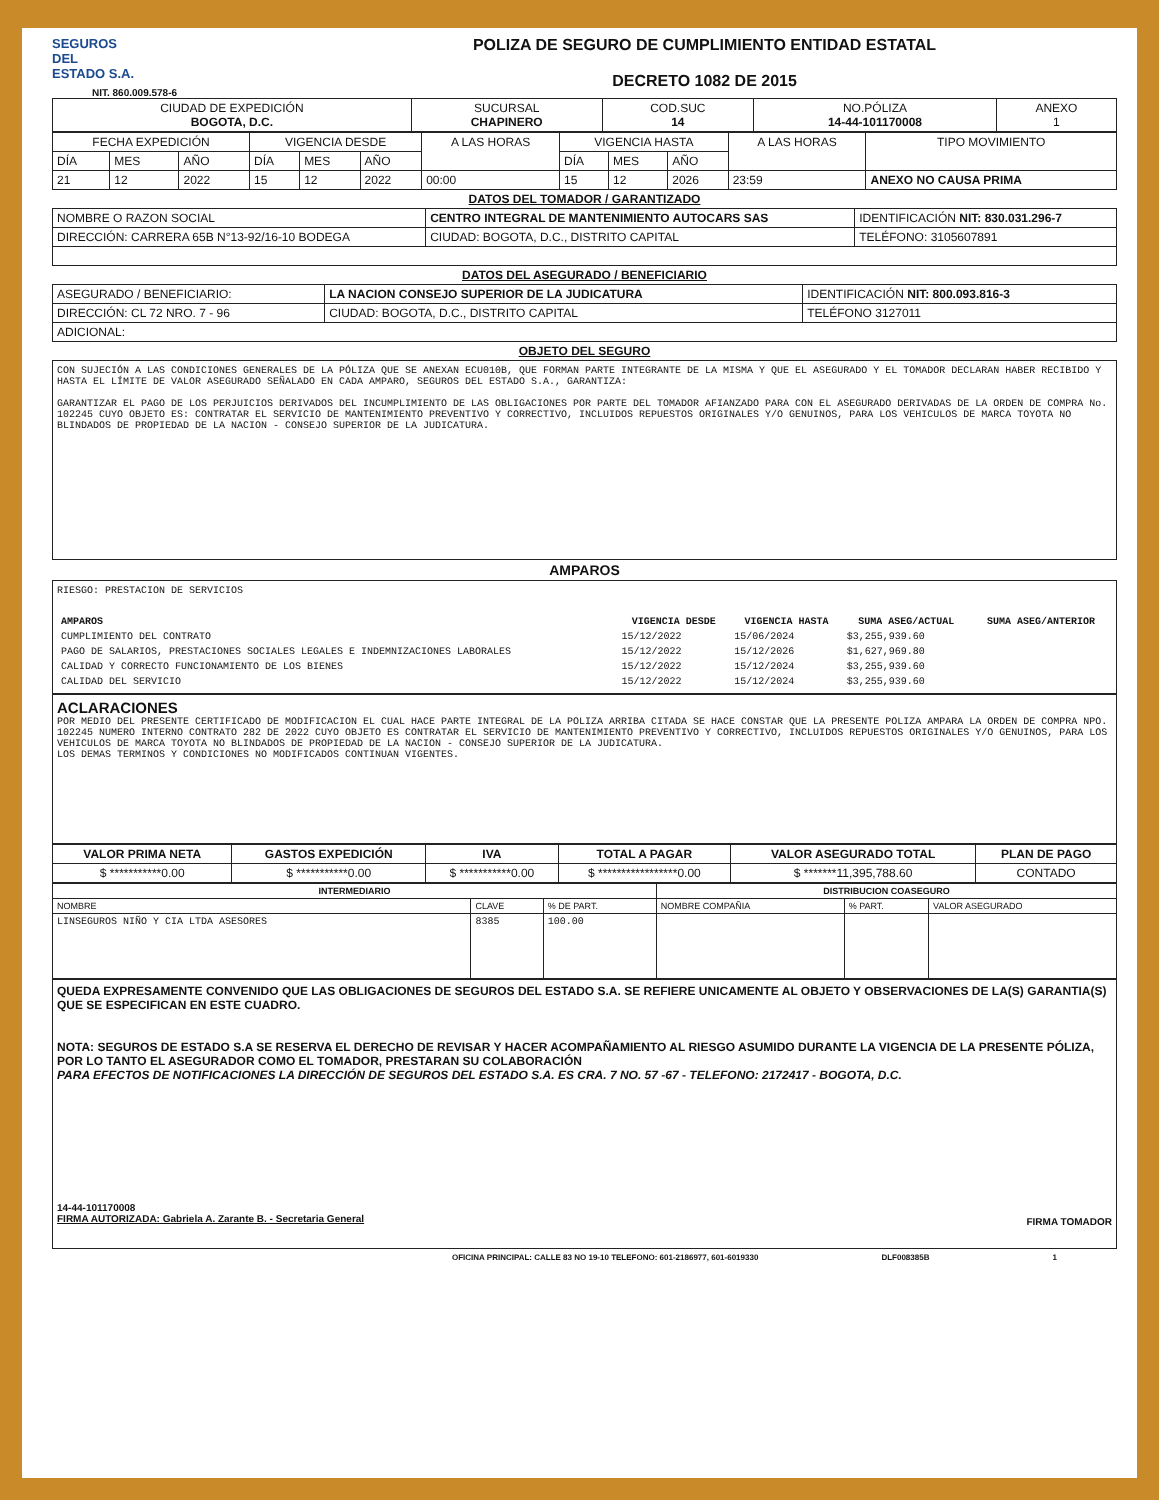SEGUROS
DEL
ESTADO S.A.
NIT. 860.009.578-6
POLIZA DE SEGURO DE CUMPLIMIENTO ENTIDAD ESTATAL
DECRETO 1082 DE 2015
| CIUDAD DE EXPEDICIÓN BOGOTA, D.C. | SUCURSAL CHAPINERO | COD.SUC 14 | NO.PÓLIZA 14-44-101170008 | ANEXO 1 |
| FECHA EXPEDICIÓN | | | VIGENCIA DESDE | | | A LAS HORAS | VIGENCIA HASTA | | | A LAS HORAS | TIPO MOVIMIENTO |
| DÍA | MES | AÑO | DÍA | MES | AÑO | | DÍA | MES | AÑO | | |
| 21 | 12 | 2022 | 15 | 12 | 2022 | 00:00 | 15 | 12 | 2026 | 23:59 | ANEXO NO CAUSA PRIMA |
DATOS DEL TOMADOR / GARANTIZADO
| NOMBRE O RAZON SOCIAL | CENTRO INTEGRAL DE MANTENIMIENTO AUTOCARS SAS | | IDENTIFICACIÓN NIT: 830.031.296-7 |
| DIRECCIÓN: CARRERA 65B N°13-92/16-10 BODEGA | | CIUDAD: BOGOTA, D.C., DISTRITO CAPITAL | TELÉFONO: 3105607891 |
DATOS DEL ASEGURADO / BENEFICIARIO
| ASEGURADO / BENEFICIARIO: | LA NACION CONSEJO SUPERIOR DE LA JUDICATURA | | IDENTIFICACIÓN NIT: 800.093.816-3 |
| DIRECCIÓN: CL 72 NRO. 7 - 96 | | CIUDAD: BOGOTA, D.C., DISTRITO CAPITAL | TELÉFONO 3127011 |
| ADICIONAL: | | | |
OBJETO DEL SEGURO
CON SUJECIÓN A LAS CONDICIONES GENERALES DE LA PÓLIZA QUE SE ANEXAN ECU010B, QUE FORMAN PARTE INTEGRANTE DE LA MISMA Y QUE EL ASEGURADO Y EL TOMADOR DECLARAN HABER RECIBIDO Y HASTA EL LÍMITE DE VALOR ASEGURADO SEÑALADO EN CADA AMPARO, SEGUROS DEL ESTADO S.A., GARANTIZA:
GARANTIZAR EL PAGO DE LOS PERJUICIOS DERIVADOS DEL INCUMPLIMIENTO DE LAS OBLIGACIONES POR PARTE DEL TOMADOR AFIANZADO PARA CON EL ASEGURADO DERIVADAS DE LA ORDEN DE COMPRA No. 102245 CUYO OBJETO ES: CONTRATAR EL SERVICIO DE MANTENIMIENTO PREVENTIVO Y CORRECTIVO, INCLUIDOS REPUESTOS ORIGINALES Y/O GENUINOS, PARA LOS VEHICULOS DE MARCA TOYOTA NO BLINDADOS DE PROPIEDAD DE LA NACION - CONSEJO SUPERIOR DE LA JUDICATURA.
AMPAROS
RIESGO: PRESTACION DE SERVICIOS
| AMPAROS | VIGENCIA DESDE | VIGENCIA HASTA | SUMA ASEG/ACTUAL | SUMA ASEG/ANTERIOR |
| --- | --- | --- | --- | --- |
| CUMPLIMIENTO DEL CONTRATO | 15/12/2022 | 15/06/2024 | $3,255,939.60 | |
| PAGO DE SALARIOS, PRESTACIONES SOCIALES LEGALES E INDEMNIZACIONES LABORALES | 15/12/2022 | 15/12/2026 | $1,627,969.80 | |
| CALIDAD Y CORRECTO FUNCIONAMIENTO DE LOS BIENES | 15/12/2022 | 15/12/2024 | $3,255,939.60 | |
| CALIDAD DEL SERVICIO | 15/12/2022 | 15/12/2024 | $3,255,939.60 | |
ACLARACIONES
POR MEDIO DEL PRESENTE CERTIFICADO DE MODIFICACION EL CUAL HACE PARTE INTEGRAL DE LA POLIZA ARRIBA CITADA SE HACE CONSTAR QUE LA PRESENTE POLIZA AMPARA LA ORDEN DE COMPRA NPO. 102245 NUMERO INTERNO CONTRATO 282 DE 2022 CUYO OBJETO ES CONTRATAR EL SERVICIO DE MANTENIMIENTO PREVENTIVO Y CORRECTIVO, INCLUIDOS REPUESTOS ORIGINALES Y/O GENUINOS, PARA LOS VEHICULOS DE MARCA TOYOTA NO BLINDADOS DE PROPIEDAD DE LA NACION - CONSEJO SUPERIOR DE LA JUDICATURA.
LOS DEMAS TERMINOS Y CONDICIONES NO MODIFICADOS CONTINUAN VIGENTES.
| VALOR PRIMA NETA | GASTOS EXPEDICIÓN | IVA | TOTAL A PAGAR | VALOR ASEGURADO TOTAL | PLAN DE PAGO |
| --- | --- | --- | --- | --- | --- |
| $ ***********0.00 | $ ***********0.00 | $ ***********0.00 | $ *****************0.00 | $ *******11,395,788.60 | CONTADO |
| INTERMEDIARIO | | | DISTRIBUCION COASEGURO | | |
| --- | --- | --- | --- | --- | --- |
| NOMBRE | CLAVE | % DE PART. | NOMBRE COMPAÑIA | % PART. | VALOR ASEGURADO |
| LINSEGUROS NIÑO Y CIA LTDA ASESORES | 8385 | 100.00 | | | |
QUEDA EXPRESAMENTE CONVENIDO QUE LAS OBLIGACIONES DE SEGUROS DEL ESTADO S.A. SE REFIERE UNICAMENTE AL OBJETO Y OBSERVACIONES DE LA(S) GARANTIA(S) QUE SE ESPECIFICAN EN ESTE CUADRO.
NOTA: SEGUROS DE ESTADO S.A SE RESERVA EL DERECHO DE REVISAR Y HACER ACOMPAÑAMIENTO AL RIESGO ASUMIDO DURANTE LA VIGENCIA DE LA PRESENTE PÓLIZA, POR LO TANTO EL ASEGURADOR COMO EL TOMADOR, PRESTARAN SU COLABORACIÓN
PARA EFECTOS DE NOTIFICACIONES LA DIRECCIÓN DE SEGUROS DEL ESTADO S.A. ES CRA. 7 NO. 57 -67 - TELEFONO: 2172417 - BOGOTA, D.C.
14-44-101170008
FIRMA AUTORIZADA: Gabriela A. Zarante B. - Secretaria General
FIRMA TOMADOR
OFICINA PRINCIPAL: CALLE 83 NO 19-10 TELEFONO: 601-2186977, 601-6019330 DLF008385B 1